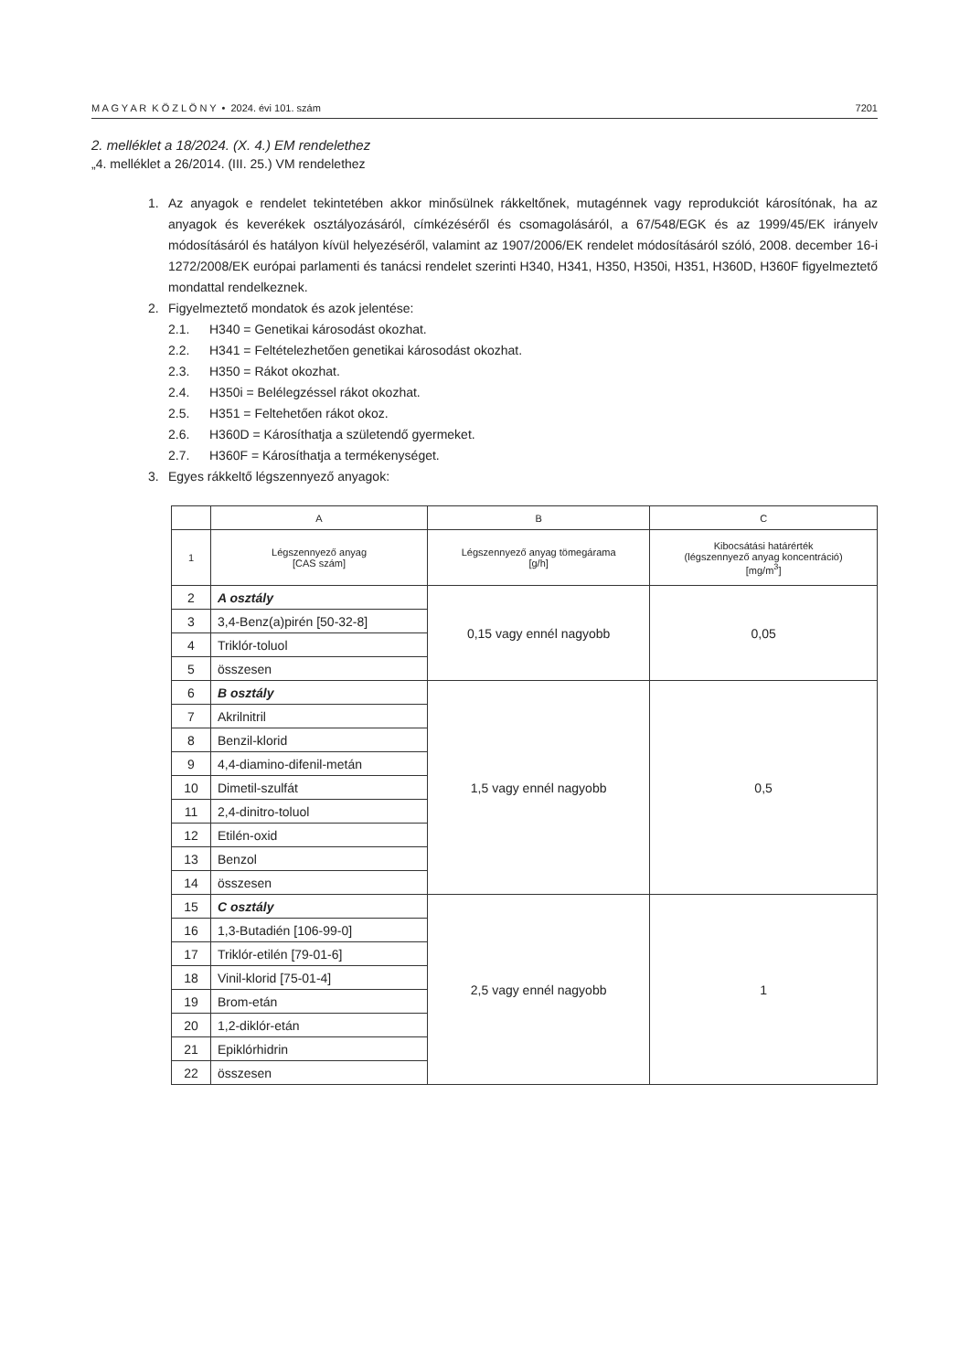M A G Y A R K Ö Z L Ö N Y • 2024. évi 101. szám 7201
2. melléklet a 18/2024. (X. 4.) EM rendelethez
„4. melléklet a 26/2014. (III. 25.) VM rendelethez
1. Az anyagok e rendelet tekintetében akkor minősülnek rákkeltőnek, mutagénnek vagy reprodukciót károsítónak, ha az anyagok és keverékek osztályozásáról, címkézéséről és csomagolásáról, a 67/548/EGK és az 1999/45/EK irányelv módosításáról és hatályon kívül helyezéséről, valamint az 1907/2006/EK rendelet módosításáról szóló, 2008. december 16-i 1272/2008/EK európai parlamenti és tanácsi rendelet szerinti H340, H341, H350, H350i, H351, H360D, H360F figyelmeztető mondattal rendelkeznek.
2. Figyelmeztető mondatok és azok jelentése:
2.1. H340 = Genetikai károsodást okozhat.
2.2. H341 = Feltételezhetően genetikai károsodást okozhat.
2.3. H350 = Rákot okozhat.
2.4. H350i = Belélegzéssel rákot okozhat.
2.5. H351 = Feltehetően rákot okoz.
2.6. H360D = Károsíthatja a születendő gyermeket.
2.7. H360F = Károsíthatja a termékenységet.
3. Egyes rákkeltő légszennyező anyagok:
| | A | B | C |
| --- | --- | --- | --- |
| 1 | Légszennyező anyag [CAS szám] | Légszennyező anyag tömegárama [g/h] | Kibocsátási határérték (légszennyező anyag koncentráció) [mg/m<sup>3</sup>] |
| 2 | A osztály | 0,15 vagy ennél nagyobb | 0,05 |
| 3 | 3,4-Benz(a)pirén [50-32-8] | | |
| 4 | Triklór-toluol | | |
| 5 | összesen | | |
| 6 | B osztály | 1,5 vagy ennél nagyobb | 0,5 |
| 7 | Akrilnitril | | |
| 8 | Benzil-klorid | | |
| 9 | 4,4-diamino-difenil-metán | | |
| 10 | Dimetil-szulfát | | |
| 11 | 2,4-dinitro-toluol | | |
| 12 | Etilén-oxid | | |
| 13 | Benzol | | |
| 14 | összesen | | |
| 15 | C osztály | 2,5 vagy ennél nagyobb | 1 |
| 16 | 1,3-Butadién [106-99-0] | | |
| 17 | Triklór-etilén [79-01-6] | | |
| 18 | Vinil-klorid [75-01-4] | | |
| 19 | Brom-etán | | |
| 20 | 1,2-diklór-etán | | |
| 21 | Epiklórhidrin | | |
| 22 | összesen | | |